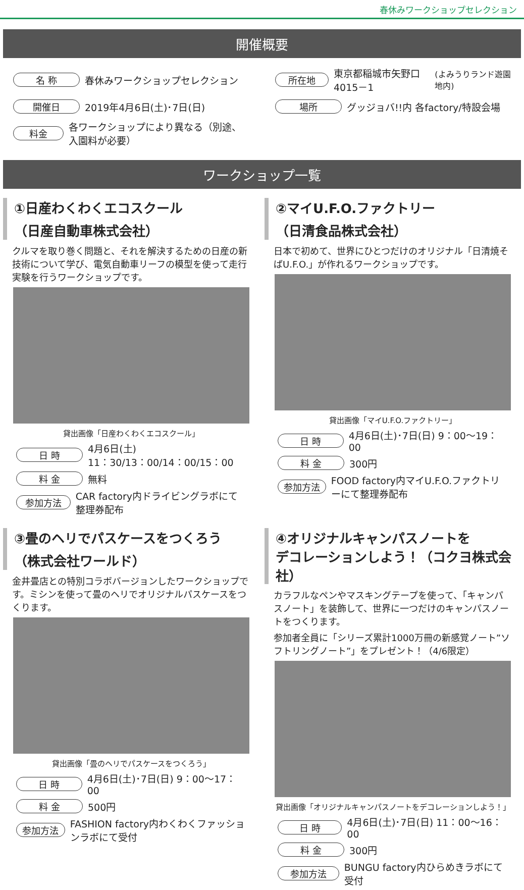春休みワークショップセレクション
開催概要
名 称 春休みワークショップセレクション
所在地 東京都稲城市矢野口4015－1 (よみうりランド遊園地内)
開催日 2019年4月6日(土)･7日(日)
場所 グッジョバ!!内 各factory/特設会場
料金 各ワークショップにより異なる（別途、入園料が必要）
ワークショップ一覧
①日産わくわくエコスクール
（日産自動車株式会社）
クルマを取り巻く問題と、それを解決するための日産の新技術について学び、電気自動車リーフの模型を使って走行実験を行うワークショップです。
貸出画像「日産わくわくエコスクール」
日 時 4月6日(土)
11：30/13：00/14：00/15：00
料 金 無料
参加方法 CAR factory内ドライビングラボにて整理券配布
②マイU.F.O.ファクトリー
（日清食品株式会社）
日本で初めて、世界にひとつだけのオリジナル「日清焼そばU.F.O.」が作れるワークショップです。
貸出画像「マイU.F.O.ファクトリー」
日 時 4月6日(土)･7日(日) 9：00～19：00
料 金 300円
参加方法 FOOD factory内マイU.F.O.ファクトリーにて整理券配布
③畳のヘリでパスケースをつくろう
（株式会社ワールド）
金井畳店との特別コラボバージョンしたワークショップです。ミシンを使って畳のヘリでオリジナルパスケースをつくります。
貸出画像「畳のヘリでパスケースをつくろう」
日 時 4月6日(土)･7日(日) 9：00～17：00
料 金 500円
参加方法 FASHION factory内わくわくファッションラボにて受付
④オリジナルキャンパスノートを
デコレーションしよう！（コクヨ株式会社）
カラフルなペンやマスキングテープを使って、「キャンパスノート」を装飾して、世界に一つだけのキャンパスノートをつくります。
参加者全員に「シリーズ累計1000万冊の新感覚ノート”ソフトリングノート”」をプレゼント！（4/6限定）
貸出画像「オリジナルキャンパスノートをデコレーションしよう！」
日 時 4月6日(土)･7日(日) 11：00～16：00
料 金 300円
参加方法 BUNGU factory内ひらめきラボにて受付